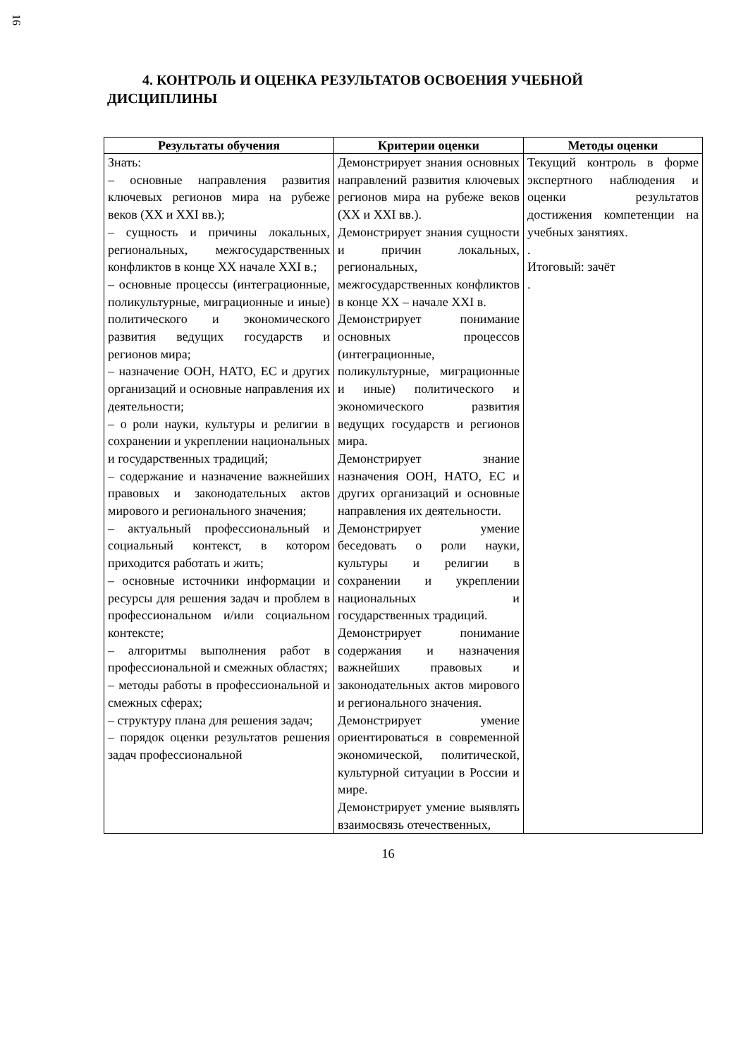16
4. КОНТРОЛЬ И ОЦЕНКА РЕЗУЛЬТАТОВ ОСВОЕНИЯ УЧЕБНОЙ ДИСЦИПЛИНЫ
| Результаты обучения | Критерии оценки | Методы оценки |
| --- | --- | --- |
| Знать: – основные направления развития ключевых регионов мира на рубеже веков (XX и XXI вв.); – сущность и причины локальных, региональных, межгосударственных конфликтов в конце XX начале XXI в.; – основные процессы (интеграционные, поликультурные, миграционные и иные) политического и экономического развития ведущих государств и регионов мира; – назначение ООН, НАТО, ЕС и других организаций и основные направления их деятельности; – о роли науки, культуры и религии в сохранении и укреплении национальных и государственных традиций; – содержание и назначение важнейших правовых и законодательных актов мирового и регионального значения; – актуальный профессиональный и социальный контекст, в котором приходится работать и жить; – основные источники информации и ресурсы для решения задач и проблем в профессиональном и/или социальном контексте; – алгоритмы выполнения работ в профессиональной и смежных областях; – методы работы в профессиональной и смежных сферах; – структуру плана для решения задач; – порядок оценки результатов решения задач профессиональной | Демонстрирует знания основных направлений развития ключевых регионов мира на рубеже веков (XX и XXI вв.). Демонстрирует знания сущности и причин локальных, региональных, межгосударственных конфликтов в конце XX – начале XXI в. Демонстрирует понимание основных процессов (интеграционные, поликультурные, миграционные и иные) политического и экономического развития ведущих государств и регионов мира. Демонстрирует знание назначения ООН, НАТО, ЕС и других организаций и основные направления их деятельности. Демонстрирует умение беседовать о роли науки, культуры и религии в сохранении и укреплении национальных и государственных традиций. Демонстрирует понимание содержания и назначения важнейших правовых и законодательных актов мирового и регионального значения. Демонстрирует умение ориентироваться в современной экономической, политической, культурной ситуации в России и мире. Демонстрирует умение выявлять взаимосвязь отечественных, | Текущий контроль в форме экспертного наблюдения и оценки результатов достижения компетенции на учебных занятиях. . Итоговый: зачёт . |
16